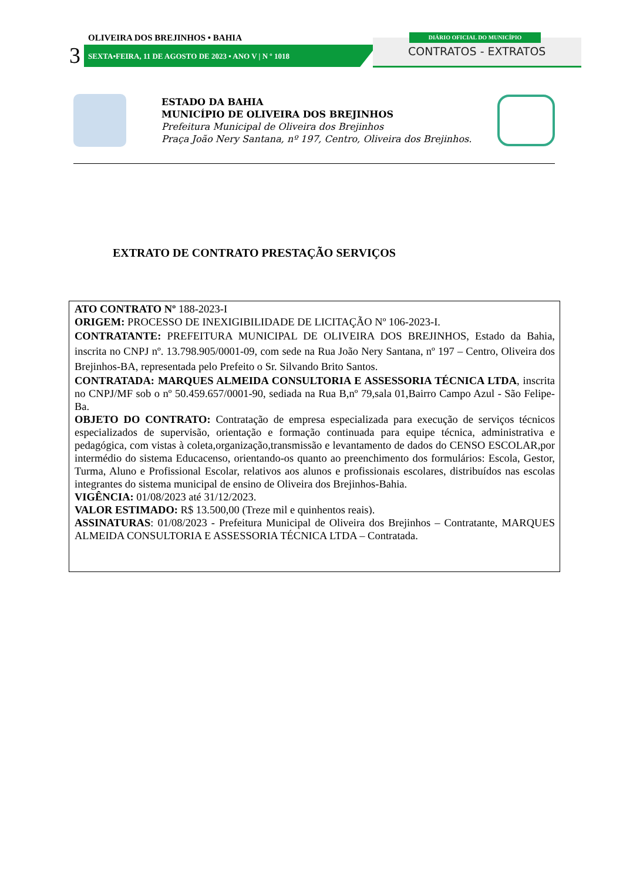OLIVEIRA DOS BREJINHOS • BAHIA
3
SEXTA•FEIRA, 11 DE AGOSTO DE 2023 • ANO V | N º 1018
DIÁRIO OFICIAL DO MUNICÍPIO
CONTRATOS - EXTRATOS
ESTADO DA BAHIA
MUNICÍPIO DE OLIVEIRA DOS BREJINHOS
Prefeitura Municipal de Oliveira dos Brejinhos
Praça João Nery Santana, nº 197, Centro, Oliveira dos Brejinhos.
EXTRATO DE CONTRATO PRESTAÇÃO SERVIÇOS
ATO CONTRATO Nº 188-2023-I
ORIGEM: PROCESSO DE INEXIGIBILIDADE DE LICITAÇÃO Nº 106-2023-I.
CONTRATANTE: PREFEITURA MUNICIPAL DE OLIVEIRA DOS BREJINHOS, Estado da Bahia, inscrita no CNPJ nº. 13.798.905/0001-09, com sede na Rua João Nery Santana, nº 197 – Centro, Oliveira dos Brejinhos-BA, representada pelo Prefeito o Sr. Silvando Brito Santos.
CONTRATADA: MARQUES ALMEIDA CONSULTORIA E ASSESSORIA TÉCNICA LTDA, inscrita no CNPJ/MF sob o nº 50.459.657/0001-90, sediada na Rua B,nº 79,sala 01,Bairro Campo Azul - São Felipe-Ba.
OBJETO DO CONTRATO: Contratação de empresa especializada para execução de serviços técnicos especializados de supervisão, orientação e formação continuada para equipe técnica, administrativa e pedagógica, com vistas à coleta,organização,transmissão e levantamento de dados do CENSO ESCOLAR,por intermédio do sistema Educacenso, orientando-os quanto ao preenchimento dos formulários: Escola, Gestor, Turma, Aluno e Profissional Escolar, relativos aos alunos e profissionais escolares, distribuídos nas escolas integrantes do sistema municipal de ensino de Oliveira dos Brejinhos-Bahia.
VIGÊNCIA: 01/08/2023 até 31/12/2023.
VALOR ESTIMADO: R$ 13.500,00 (Treze mil e quinhentos reais).
ASSINATURAS: 01/08/2023 - Prefeitura Municipal de Oliveira dos Brejinhos – Contratante, MARQUES ALMEIDA CONSULTORIA E ASSESSORIA TÉCNICA LTDA – Contratada.